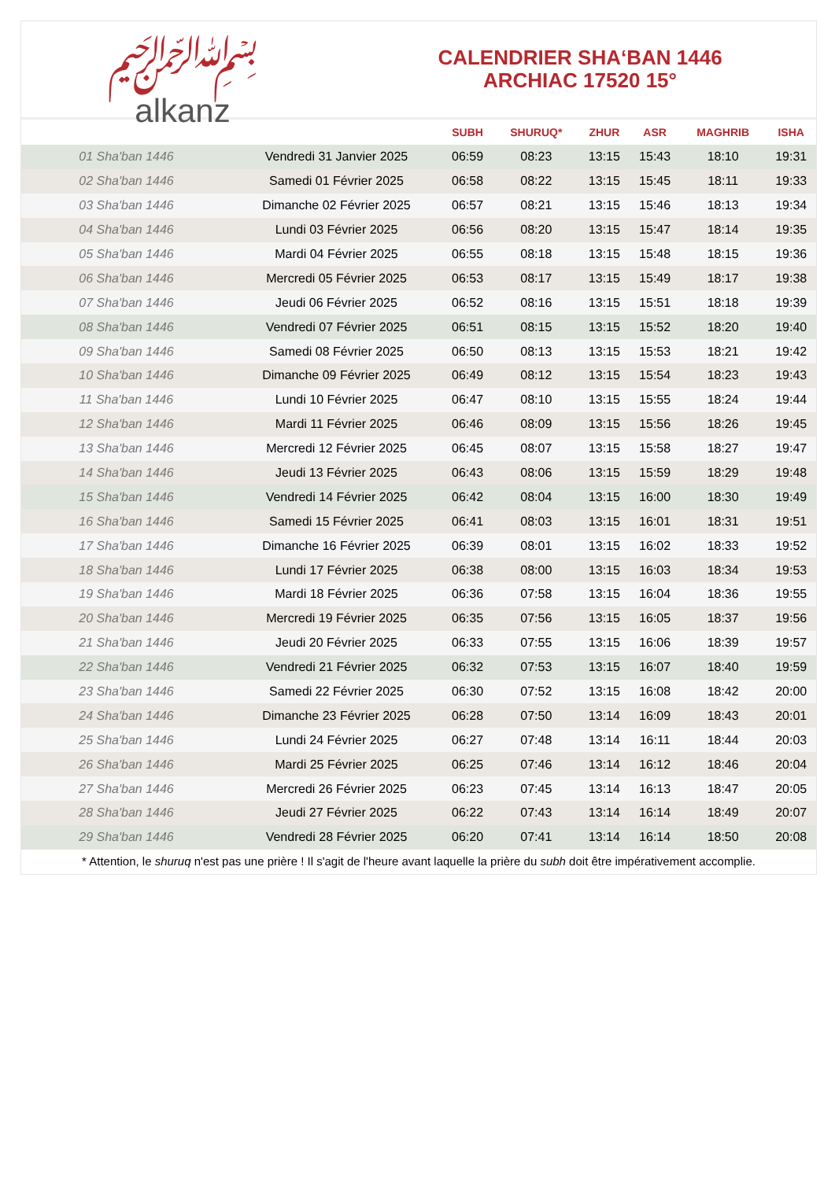﷽
alkanz
CALENDRIER SHA‘BAN 1446
ARCHIAC 17520 15°
| | | SUBH | SHURUQ* | ZHUR | ASR | MAGHRIB | ISHA |
| --- | --- | --- | --- | --- | --- | --- | --- |
| 01 Sha'ban 1446 | Vendredi 31 Janvier 2025 | 06:59 | 08:23 | 13:15 | 15:43 | 18:10 | 19:31 |
| 02 Sha'ban 1446 | Samedi 01 Février 2025 | 06:58 | 08:22 | 13:15 | 15:45 | 18:11 | 19:33 |
| 03 Sha'ban 1446 | Dimanche 02 Février 2025 | 06:57 | 08:21 | 13:15 | 15:46 | 18:13 | 19:34 |
| 04 Sha'ban 1446 | Lundi 03 Février 2025 | 06:56 | 08:20 | 13:15 | 15:47 | 18:14 | 19:35 |
| 05 Sha'ban 1446 | Mardi 04 Février 2025 | 06:55 | 08:18 | 13:15 | 15:48 | 18:15 | 19:36 |
| 06 Sha'ban 1446 | Mercredi 05 Février 2025 | 06:53 | 08:17 | 13:15 | 15:49 | 18:17 | 19:38 |
| 07 Sha'ban 1446 | Jeudi 06 Février 2025 | 06:52 | 08:16 | 13:15 | 15:51 | 18:18 | 19:39 |
| 08 Sha'ban 1446 | Vendredi 07 Février 2025 | 06:51 | 08:15 | 13:15 | 15:52 | 18:20 | 19:40 |
| 09 Sha'ban 1446 | Samedi 08 Février 2025 | 06:50 | 08:13 | 13:15 | 15:53 | 18:21 | 19:42 |
| 10 Sha'ban 1446 | Dimanche 09 Février 2025 | 06:49 | 08:12 | 13:15 | 15:54 | 18:23 | 19:43 |
| 11 Sha'ban 1446 | Lundi 10 Février 2025 | 06:47 | 08:10 | 13:15 | 15:55 | 18:24 | 19:44 |
| 12 Sha'ban 1446 | Mardi 11 Février 2025 | 06:46 | 08:09 | 13:15 | 15:56 | 18:26 | 19:45 |
| 13 Sha'ban 1446 | Mercredi 12 Février 2025 | 06:45 | 08:07 | 13:15 | 15:58 | 18:27 | 19:47 |
| 14 Sha'ban 1446 | Jeudi 13 Février 2025 | 06:43 | 08:06 | 13:15 | 15:59 | 18:29 | 19:48 |
| 15 Sha'ban 1446 | Vendredi 14 Février 2025 | 06:42 | 08:04 | 13:15 | 16:00 | 18:30 | 19:49 |
| 16 Sha'ban 1446 | Samedi 15 Février 2025 | 06:41 | 08:03 | 13:15 | 16:01 | 18:31 | 19:51 |
| 17 Sha'ban 1446 | Dimanche 16 Février 2025 | 06:39 | 08:01 | 13:15 | 16:02 | 18:33 | 19:52 |
| 18 Sha'ban 1446 | Lundi 17 Février 2025 | 06:38 | 08:00 | 13:15 | 16:03 | 18:34 | 19:53 |
| 19 Sha'ban 1446 | Mardi 18 Février 2025 | 06:36 | 07:58 | 13:15 | 16:04 | 18:36 | 19:55 |
| 20 Sha'ban 1446 | Mercredi 19 Février 2025 | 06:35 | 07:56 | 13:15 | 16:05 | 18:37 | 19:56 |
| 21 Sha'ban 1446 | Jeudi 20 Février 2025 | 06:33 | 07:55 | 13:15 | 16:06 | 18:39 | 19:57 |
| 22 Sha'ban 1446 | Vendredi 21 Février 2025 | 06:32 | 07:53 | 13:15 | 16:07 | 18:40 | 19:59 |
| 23 Sha'ban 1446 | Samedi 22 Février 2025 | 06:30 | 07:52 | 13:15 | 16:08 | 18:42 | 20:00 |
| 24 Sha'ban 1446 | Dimanche 23 Février 2025 | 06:28 | 07:50 | 13:14 | 16:09 | 18:43 | 20:01 |
| 25 Sha'ban 1446 | Lundi 24 Février 2025 | 06:27 | 07:48 | 13:14 | 16:11 | 18:44 | 20:03 |
| 26 Sha'ban 1446 | Mardi 25 Février 2025 | 06:25 | 07:46 | 13:14 | 16:12 | 18:46 | 20:04 |
| 27 Sha'ban 1446 | Mercredi 26 Février 2025 | 06:23 | 07:45 | 13:14 | 16:13 | 18:47 | 20:05 |
| 28 Sha'ban 1446 | Jeudi 27 Février 2025 | 06:22 | 07:43 | 13:14 | 16:14 | 18:49 | 20:07 |
| 29 Sha'ban 1446 | Vendredi 28 Février 2025 | 06:20 | 07:41 | 13:14 | 16:14 | 18:50 | 20:08 |
* Attention, le shuruq n'est pas une prière ! Il s'agit de l'heure avant laquelle la prière du subh doit être impérativement accomplie.